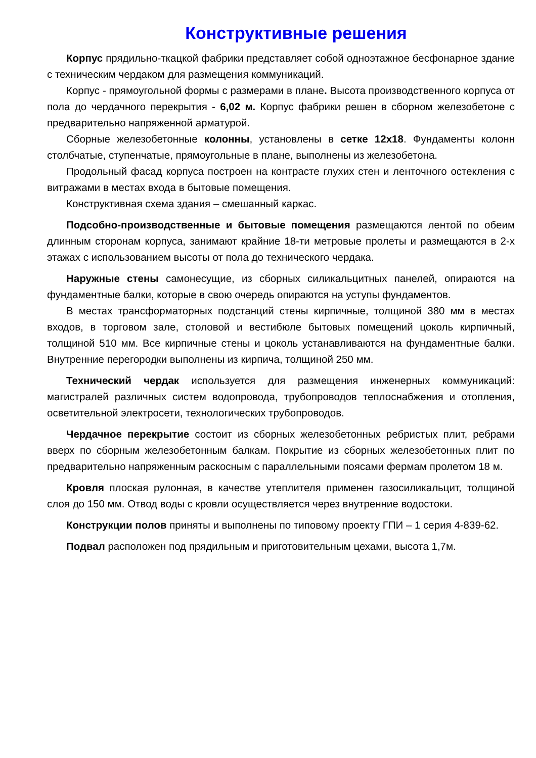Конструктивные решения
Корпус прядильно-ткацкой фабрики представляет собой одноэтажное бесфонарное здание с техническим чердаком для размещения коммуникаций.
Корпус - прямоугольной формы с размерами в плане. Высота производственного корпуса от пола до чердачного перекрытия - 6,02 м. Корпус фабрики решен в сборном железобетоне с предварительно напряженной арматурой.
Сборные железобетонные колонны, установлены в сетке 12х18. Фундаменты колонн столбчатые, ступенчатые, прямоугольные в плане, выполнены из железобетона.
Продольный фасад корпуса построен на контрасте глухих стен и ленточного остекления с витражами в местах входа в бытовые помещения.
Конструктивная схема здания – смешанный каркас.
Подсобно-производственные и бытовые помещения размещаются лентой по обеим длинным сторонам корпуса, занимают крайние 18-ти метровые пролеты и размещаются в 2-х этажах с использованием высоты от пола до технического чердака.
Наружные стены самонесущие, из сборных силикальцитных панелей, опираются на фундаментные балки, которые в свою очередь опираются на уступы фундаментов.
В местах трансформаторных подстанций стены кирпичные, толщиной 380 мм в местах входов, в торговом зале, столовой и вестибюле бытовых помещений цоколь кирпичный, толщиной 510 мм. Все кирпичные стены и цоколь устанавливаются на фундаментные балки. Внутренние перегородки выполнены из кирпича, толщиной 250 мм.
Технический чердак используется для размещения инженерных коммуникаций: магистралей различных систем водопровода, трубопроводов теплоснабжения и отопления, осветительной электросети, технологических трубопроводов.
Чердачное перекрытие состоит из сборных железобетонных ребристых плит, ребрами вверх по сборным железобетонным балкам. Покрытие из сборных железобетонных плит по предварительно напряженным раскосным с параллельными поясами фермам пролетом 18 м.
Кровля плоская рулонная, в качестве утеплителя применен газосиликальцит, толщиной слоя до 150 мм. Отвод воды с кровли осуществляется через внутренние водостоки.
Конструкции полов приняты и выполнены по типовому проекту ГПИ – 1 серия 4-839-62.
Подвал расположен под прядильным и приготовительным цехами, высота 1,7м.